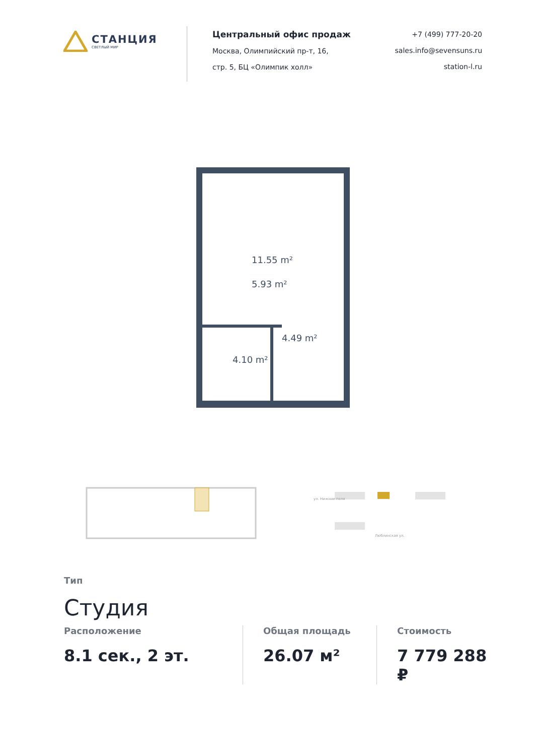СТАНЦИЯ
СВЕТЛЫЙ МИР
Центральный офис продаж
Москва, Олимпийский пр-т, 16,
стр. 5, БЦ «Олимпик холл»
+7 (499) 777-20-20
sales.info@sevensuns.ru
station-l.ru
11.55 m²
5.93 m²
4.49 m²
4.10 m²
ул. Нижние поля
Люблинская ул.
Тип
Студия
Расположение
8.1 сек., 2 эт.
Общая площадь
26.07 м²
Стоимость
7 779 288 ₽